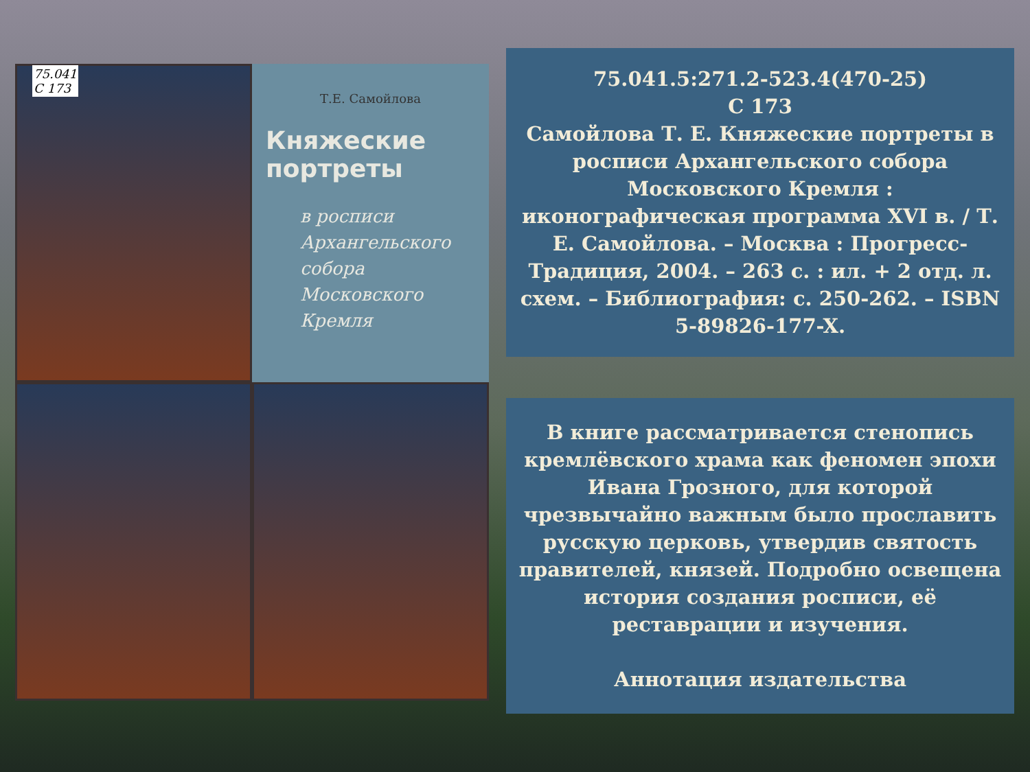75.041
С 173
Т.Е. Самойлова
Княжеские портреты
в росписи Архангельского собора Московского Кремля
75.041.5:271.2-523.4(470-25)
С 173
Самойлова Т. Е. Княжеские портреты в росписи Архангельского собора Московского Кремля : иконографическая программа XVI в. / Т. Е. Самойлова. – Москва : Прогресс-Традиция, 2004. – 263 с. : ил. + 2 отд. л. схем. – Библиография: с. 250-262. – ISBN 5-89826-177-X.
В книге рассматривается стенопись кремлёвского храма как феномен эпохи Ивана Грозного, для которой чрезвычайно важным было прославить русскую церковь, утвердив святость правителей, князей. Подробно освещена история создания росписи, её реставрации и изучения.
Аннотация издательства